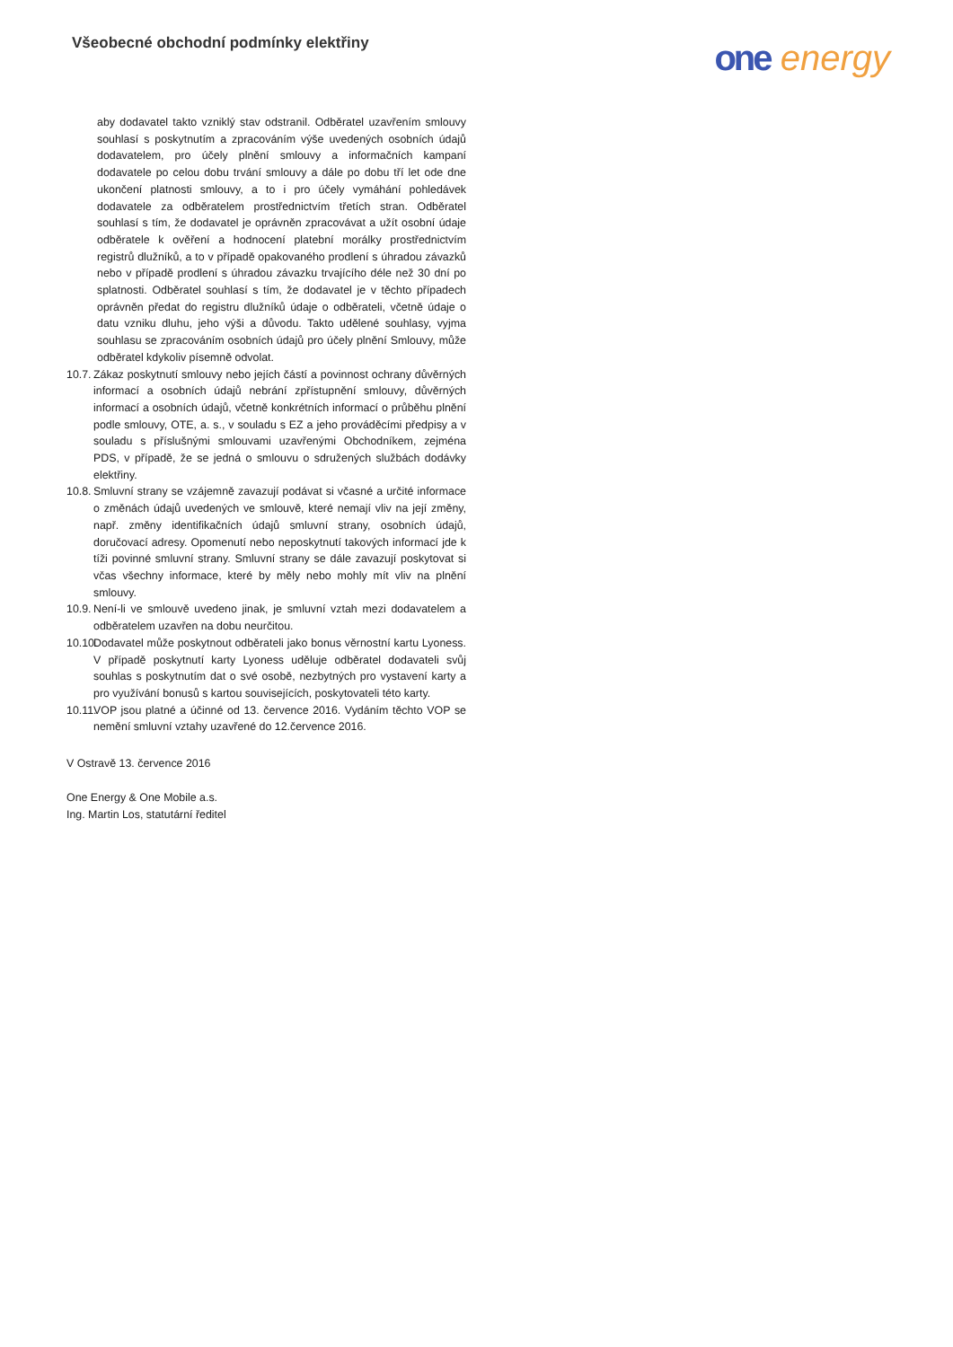Všeobecné obchodní podmínky elektřiny
one energy
aby dodavatel takto vzniklý stav odstranil. Odběratel uzavřením smlouvy souhlasí s poskytnutím a zpracováním výše uvedených osobních údajů dodavatelem, pro účely plnění smlouvy a informačních kampaní dodavatele po celou dobu trvání smlouvy a dále po dobu tří let ode dne ukončení platnosti smlouvy, a to i pro účely vymáhání pohledávek dodavatele za odběratelem prostřednictvím třetích stran. Odběratel souhlasí s tím, že dodavatel je oprávněn zpracovávat a užít osobní údaje odběratele k ověření a hodnocení platební morálky prostřednictvím registrů dlužníků, a to v případě opakovaného prodlení s úhradou závazků nebo v případě prodlení s úhradou závazku trvajícího déle než 30 dní po splatnosti. Odběratel souhlasí s tím, že dodavatel je v těchto případech oprávněn předat do registru dlužníků údaje o odběrateli, včetně údaje o datu vzniku dluhu, jeho výši a důvodu. Takto udělené souhlasy, vyjma souhlasu se zpracováním osobních údajů pro účely plnění Smlouvy, může odběratel kdykoliv písemně odvolat.
10.7. Zákaz poskytnutí smlouvy nebo jejích částí a povinnost ochrany důvěrných informací a osobních údajů nebrání zpřístupnění smlouvy, důvěrných informací a osobních údajů, včetně konkrétních informací o průběhu plnění podle smlouvy, OTE, a. s., v souladu s EZ a jeho prováděcími předpisy a v souladu s příslušnými smlouvami uzavřenými Obchodníkem, zejména PDS, v případě, že se jedná o smlouvu o sdružených službách dodávky elektřiny.
10.8. Smluvní strany se vzájemně zavazují podávat si včasné a určité informace o změnách údajů uvedených ve smlouvě, které nemají vliv na její změny, např. změny identifikačních údajů smluvní strany, osobních údajů, doručovací adresy. Opomenutí nebo neposkytnutí takových informací jde k tíži povinné smluvní strany. Smluvní strany se dále zavazují poskytovat si včas všechny informace, které by měly nebo mohly mít vliv na plnění smlouvy.
10.9. Není-li ve smlouvě uvedeno jinak, je smluvní vztah mezi dodavatelem a odběratelem uzavřen na dobu neurčitou.
10.10. Dodavatel může poskytnout odběrateli jako bonus věrnostní kartu Lyoness. V případě poskytnutí karty Lyoness uděluje odběratel dodavateli svůj souhlas s poskytnutím dat o své osobě, nezbytných pro vystavení karty a pro využívání bonusů s kartou souvisejících, poskytovateli této karty.
10.11. VOP jsou platné a účinné od 13. července 2016. Vydáním těchto VOP se nemění smluvní vztahy uzavřené do 12.července 2016.
V Ostravě 13. července 2016
One Energy & One Mobile a.s.
Ing. Martin Los, statutární ředitel